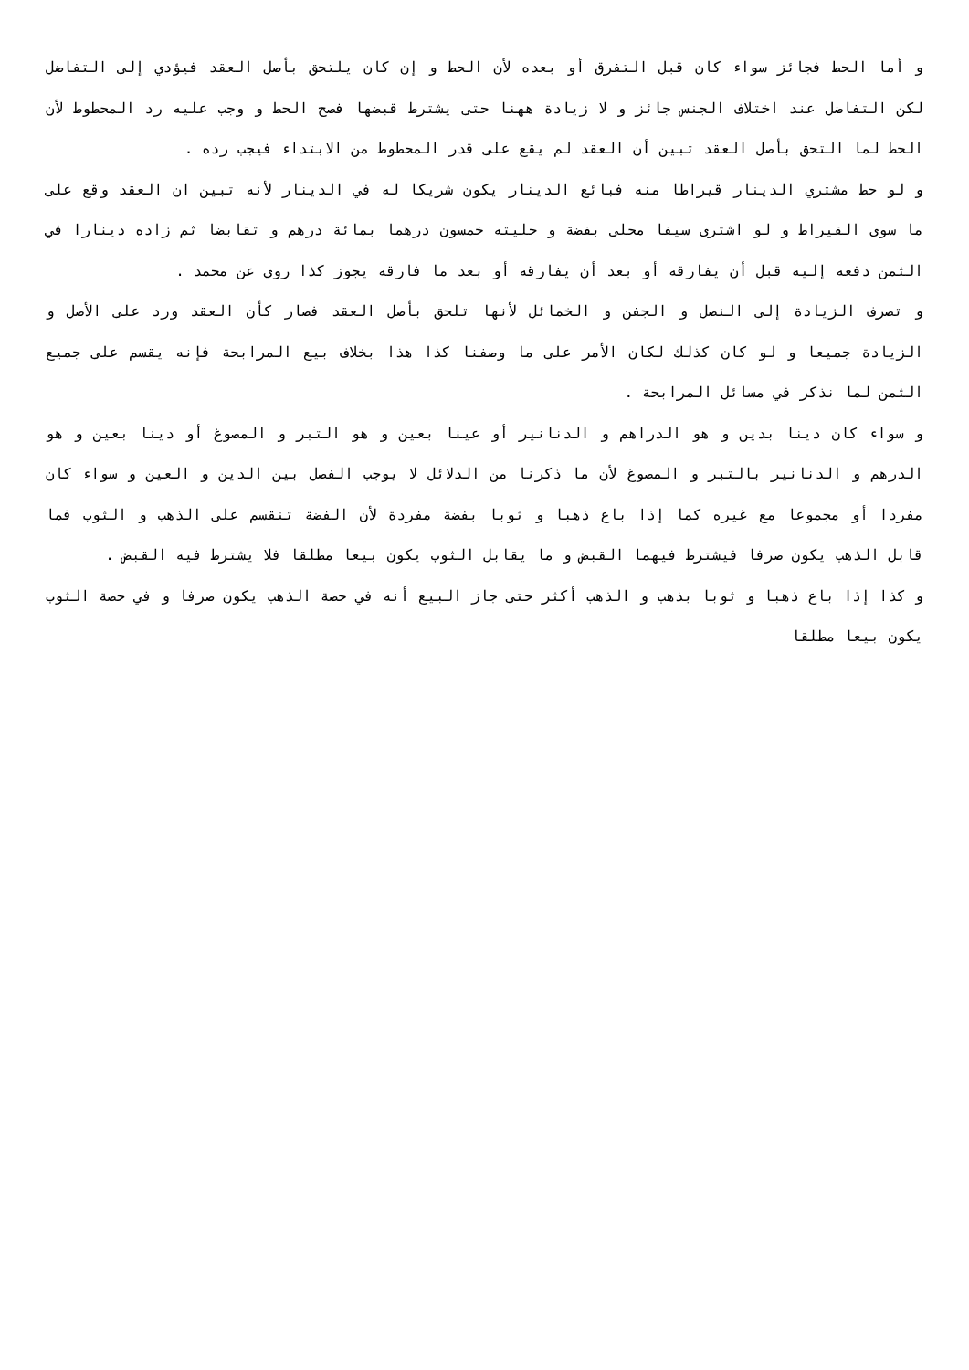و أما الحط فجائز سواء كان قبل التفرق أو بعده لأن الحط و إن كان يلتحق بأصل العقد فيؤدي إلى التفاضل لكن التفاضل عند اختلاف الجنس جائز و لا زيادة ههنا حتى يشترط قبضها فصح الحط و وجب عليه رد المحطوط لأن الحط لما التحق بأصل العقد تبين أن العقد لم يقع على قدر المحطوط من الابتداء فيجب رده .
و لو حط مشتري الدينار قيراطا منه فبائع الدينار يكون شريكا له في الدينار لأنه تبين ان العقد وقع على ما سوى القيراط و لو اشترى سيفا محلى بفضة و حليته خمسون درهما بمائة درهم و تقابضا ثم زاده دينارا في الثمن دفعه إليه قبل أن يفارقه أو بعد أن يفارقه أو بعد ما فارقه يجوز كذا روي عن محمد .
و تصرف الزيادة إلى النصل و الجفن و الخمائل لأنها تلحق بأصل العقد فصار كأن العقد ورد على الأصل و الزيادة جميعا و لو كان كذلك لكان الأمر على ما وصفنا كذا هذا بخلاف بيع المرابحة فإنه يقسم على جميع الثمن لما نذكر في مسائل المرابحة .
و سواء كان دينا بدين و هو الدراهم و الدنانير أو عينا بعين و هو التبر و المصوغ أو دينا بعين و هو الدرهم و الدنانير بالتبر و المصوغ لأن ما ذكرنا من الدلائل لا يوجب الفصل بين الدين و العين و سواء كان مفردا أو مجموعا مع غيره كما إذا باع ذهبا و ثوبا بفضة مفردة لأن الفضة تنقسم على الذهب و الثوب فما قابل الذهب يكون صرفا فيشترط فيهما القبض و ما يقابل الثوب يكون بيعا مطلقا فلا يشترط فيه القبض .
و كذا إذا باع ذهبا و ثوبا بذهب و الذهب أكثر حتى جاز البيع أنه في حصة الذهب يكون صرفا و في حصة الثوب يكون بيعا مطلقا